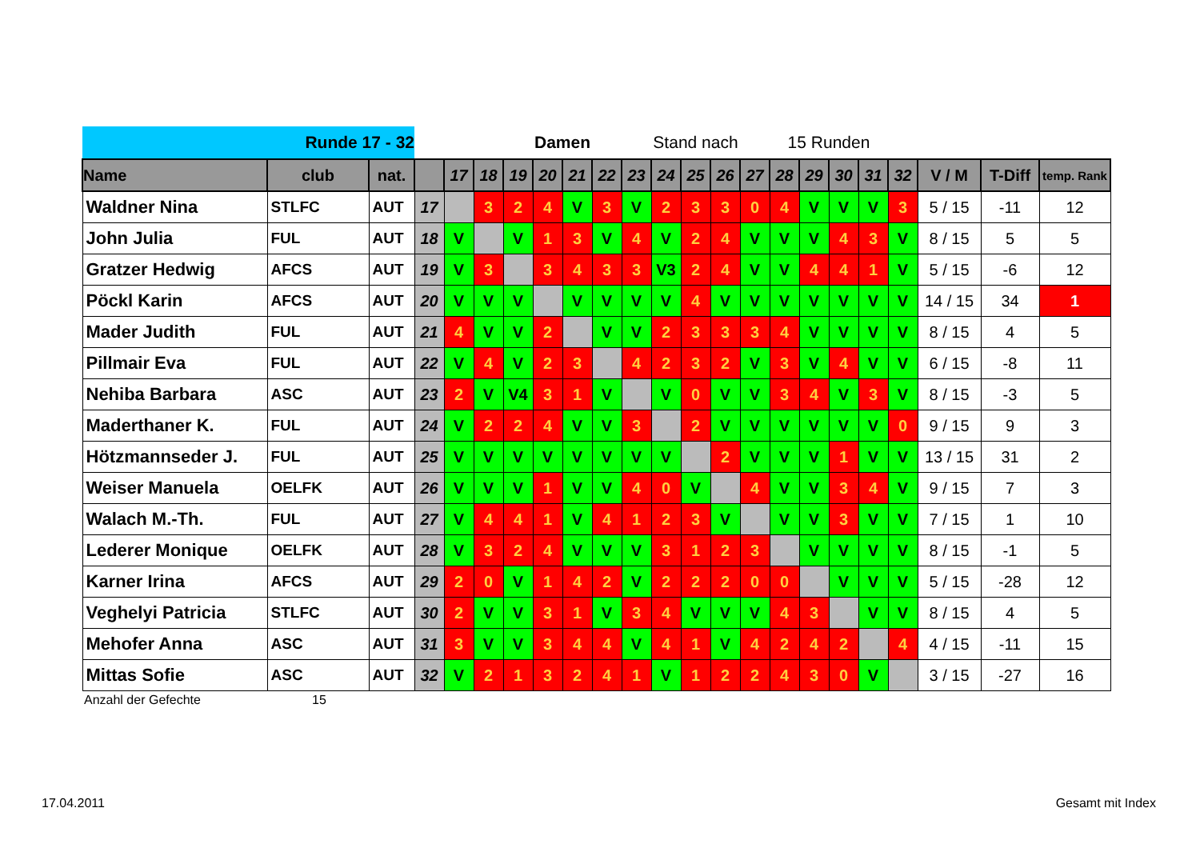| Runde 17 - 32 | | | | | | Damen | | | | Stand nach | | | | | 15 Runden | | | | | | | |
| Name | club | nat. | | 17 | 18 | 19 | 20 | 21 | 22 | 23 | 24 | 25 | 26 | 27 | 28 | 29 | 30 | 31 | 32 | V / M | T-Diff | temp. Rank |
| Waldner Nina | STLFC | AUT | 17 | | 3 | 2 | 4 | V | 3 | V | 2 | 3 | 3 | 0 | 4 | V | V | V | 3 | 5 / 15 | -11 | 12 |
| John Julia | FUL | AUT | 18 | V | | V | 1 | 3 | V | 4 | V | 2 | 4 | V | V | V | 4 | 3 | V | 8 / 15 | 5 | 5 |
| Gratzer Hedwig | AFCS | AUT | 19 | V | 3 | | 3 | 4 | 3 | 3 | V3 | 2 | 4 | V | V | 4 | 4 | 1 | V | 5 / 15 | -6 | 12 |
| Pöckl Karin | AFCS | AUT | 20 | V | V | V | | V | V | V | V | 4 | V | V | V | V | V | V | V | 14 / 15 | 34 | 1 |
| Mader Judith | FUL | AUT | 21 | 4 | V | V | 2 | | V | V | 2 | 3 | 3 | 3 | 4 | V | V | V | V | 8 / 15 | 4 | 5 |
| Pillmair Eva | FUL | AUT | 22 | V | 4 | V | 2 | 3 | | 4 | 2 | 3 | 2 | V | 3 | V | 4 | V | V | 6 / 15 | -8 | 11 |
| Nehiba Barbara | ASC | AUT | 23 | 2 | V | V4 | 3 | 1 | V | | V | 0 | V | V | 3 | 4 | V | 3 | V | 8 / 15 | -3 | 5 |
| Maderthaner K. | FUL | AUT | 24 | V | 2 | 2 | 4 | V | V | 3 | | 2 | V | V | V | V | V | V | 0 | 9 / 15 | 9 | 3 |
| Hötzmannseder J. | FUL | AUT | 25 | V | V | V | V | V | V | V | V | | 2 | V | V | V | 1 | V | V | 13 / 15 | 31 | 2 |
| Weiser Manuela | OELFK | AUT | 26 | V | V | V | 1 | V | V | 4 | 0 | V | | 4 | V | V | 3 | 4 | V | 9 / 15 | 7 | 3 |
| Walach M.-Th. | FUL | AUT | 27 | V | 4 | 4 | 1 | V | 4 | 1 | 2 | 3 | V | | V | V | 3 | V | V | 7 / 15 | 1 | 10 |
| Lederer Monique | OELFK | AUT | 28 | V | 3 | 2 | 4 | V | V | V | 3 | 1 | 2 | 3 | | V | V | V | V | 8 / 15 | -1 | 5 |
| Karner Irina | AFCS | AUT | 29 | 2 | 0 | V | 1 | 4 | 2 | V | 2 | 2 | 2 | 0 | 0 | | V | V | V | 5 / 15 | -28 | 12 |
| Veghelyi Patricia | STLFC | AUT | 30 | 2 | V | V | 3 | 1 | V | 3 | 4 | V | V | V | 4 | 3 | | V | V | 8 / 15 | 4 | 5 |
| Mehofer Anna | ASC | AUT | 31 | 3 | V | V | 3 | 4 | 4 | V | 4 | 1 | V | 4 | 2 | 4 | 2 | | 4 | 4 / 15 | -11 | 15 |
| Mittas Sofie | ASC | AUT | 32 | V | 2 | 1 | 3 | 2 | 4 | 1 | V | 1 | 2 | 2 | 4 | 3 | 0 | V | | 3 / 15 | -27 | 16 |
Anzahl der Gefechte 15
17.04.2011 Gesamt mit Index